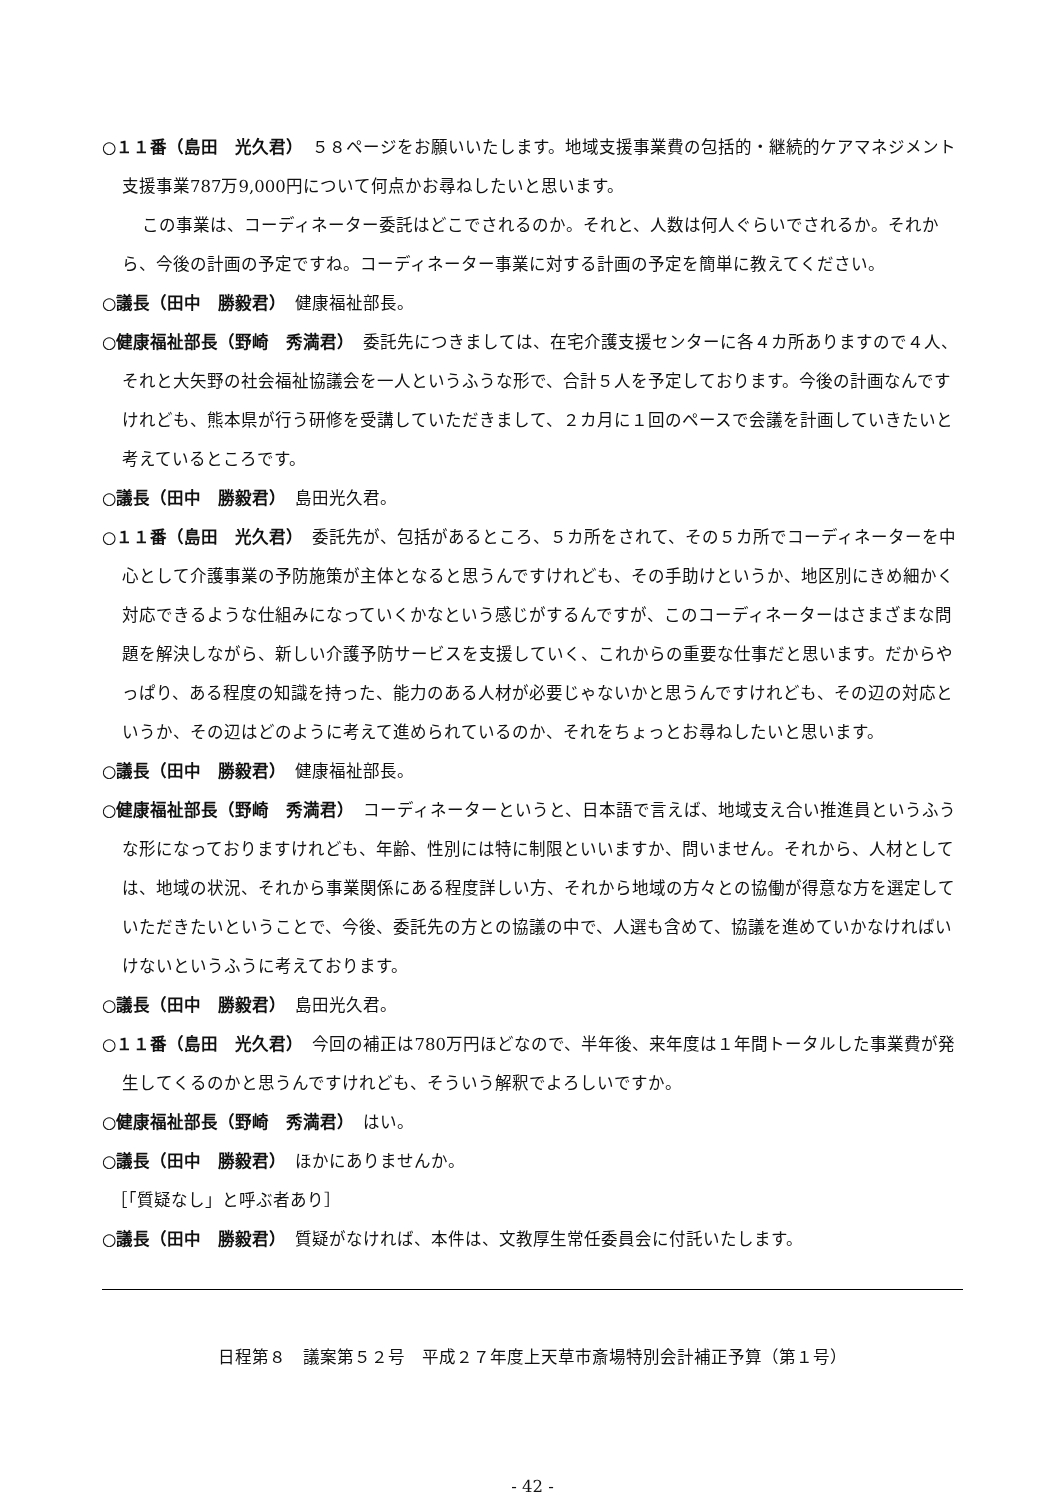○１１番（島田　光久君）　５８ページをお願いいたします。地域支援事業費の包括的・継続的ケアマネジメント支援事業787万9,000円について何点かお尋ねしたいと思います。
この事業は、コーディネーター委託はどこでされるのか。それと、人数は何人ぐらいでされるか。それから、今後の計画の予定ですね。コーディネーター事業に対する計画の予定を簡単に教えてください。
○議長（田中　勝毅君）　健康福祉部長。
○健康福祉部長（野崎　秀満君）　委託先につきましては、在宅介護支援センターに各４カ所ありますので４人、それと大矢野の社会福祉協議会を一人というふうな形で、合計５人を予定しております。今後の計画なんですけれども、熊本県が行う研修を受講していただきまして、２カ月に１回のペースで会議を計画していきたいと考えているところです。
○議長（田中　勝毅君）　島田光久君。
○１１番（島田　光久君）　委託先が、包括があるところ、５カ所をされて、その５カ所でコーディネーターを中心として介護事業の予防施策が主体となると思うんですけれども、その手助けというか、地区別にきめ細かく対応できるような仕組みになっていくかなという感じがするんですが、このコーディネーターはさまざまな問題を解決しながら、新しい介護予防サービスを支援していく、これからの重要な仕事だと思います。だからやっぱり、ある程度の知識を持った、能力のある人材が必要じゃないかと思うんですけれども、その辺の対応というか、その辺はどのように考えて進められているのか、それをちょっとお尋ねしたいと思います。
○議長（田中　勝毅君）　健康福祉部長。
○健康福祉部長（野崎　秀満君）　コーディネーターというと、日本語で言えば、地域支え合い推進員というふうな形になっておりますけれども、年齢、性別には特に制限といいますか、問いません。それから、人材としては、地域の状況、それから事業関係にある程度詳しい方、それから地域の方々との協働が得意な方を選定していただきたいということで、今後、委託先の方との協議の中で、人選も含めて、協議を進めていかなければいけないというふうに考えております。
○議長（田中　勝毅君）　島田光久君。
○１１番（島田　光久君）　今回の補正は780万円ほどなので、半年後、来年度は１年間トータルした事業費が発生してくるのかと思うんですけれども、そういう解釈でよろしいですか。
○健康福祉部長（野崎　秀満君）　はい。
○議長（田中　勝毅君）　ほかにありませんか。
　［「質疑なし」と呼ぶ者あり］
○議長（田中　勝毅君）　質疑がなければ、本件は、文教厚生常任委員会に付託いたします。
日程第８　議案第５２号　平成２７年度上天草市斎場特別会計補正予算（第１号）
- 42 -